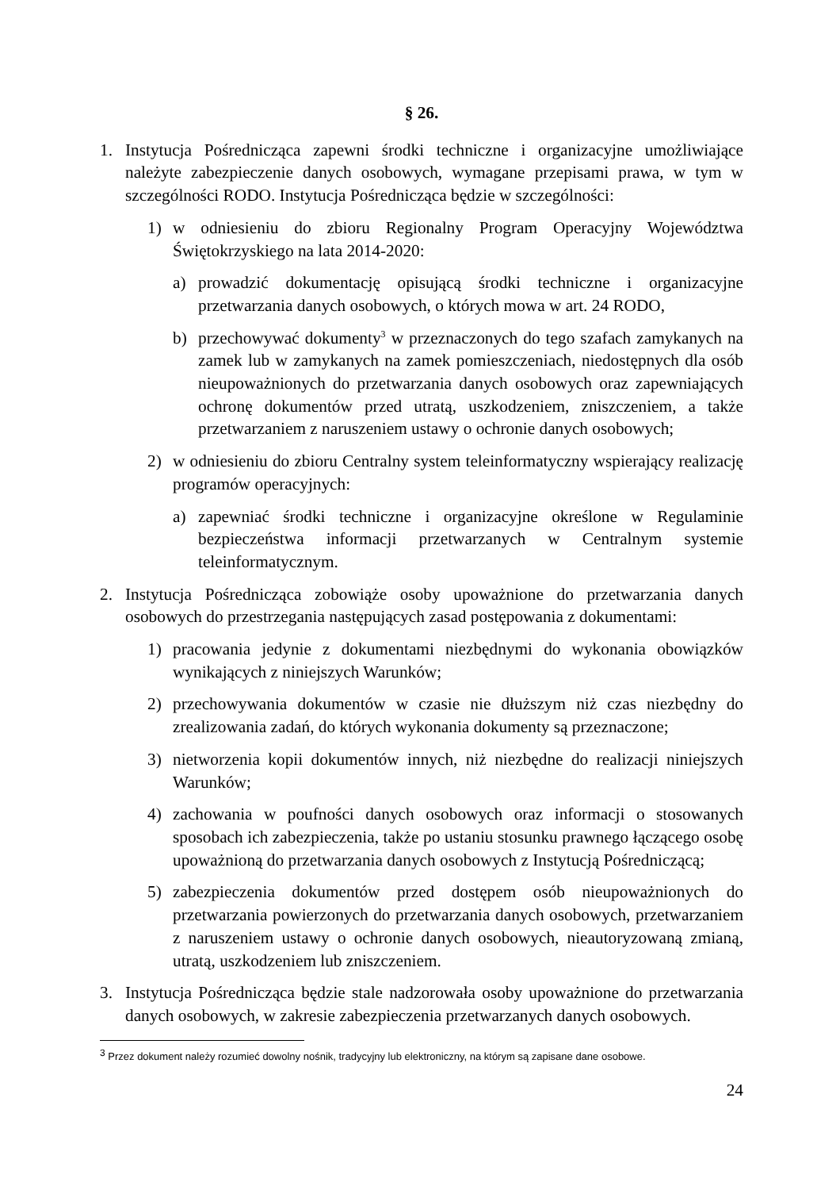§ 26.
1. Instytucja Pośrednicząca zapewni środki techniczne i organizacyjne umożliwiające należyte zabezpieczenie danych osobowych, wymagane przepisami prawa, w tym w szczególności RODO. Instytucja Pośrednicząca będzie w szczególności:
1) w odniesieniu do zbioru Regionalny Program Operacyjny Województwa Świętokrzyskiego na lata 2014-2020:
a) prowadzić dokumentację opisującą środki techniczne i organizacyjne przetwarzania danych osobowych, o których mowa w art. 24 RODO,
b) przechowywać dokumenty<sup>3</sup> w przeznaczonych do tego szafach zamykanych na zamek lub w zamykanych na zamek pomieszczeniach, niedostępnych dla osób nieupoważnionych do przetwarzania danych osobowych oraz zapewniających ochronę dokumentów przed utratą, uszkodzeniem, zniszczeniem, a także przetwarzaniem z naruszeniem ustawy o ochronie danych osobowych;
2) w odniesieniu do zbioru Centralny system teleinformatyczny wspierający realizację programów operacyjnych:
a) zapewniać środki techniczne i organizacyjne określone w Regulaminie bezpieczeństwa informacji przetwarzanych w Centralnym systemie teleinformatycznym.
2. Instytucja Pośrednicząca zobowiąże osoby upoważnione do przetwarzania danych osobowych do przestrzegania następujących zasad postępowania z dokumentami:
1) pracowania jedynie z dokumentami niezbędnymi do wykonania obowiązków wynikających z niniejszych Warunków;
2) przechowywania dokumentów w czasie nie dłuższym niż czas niezbędny do zrealizowania zadań, do których wykonania dokumenty są przeznaczone;
3) nietworzenia kopii dokumentów innych, niż niezbędne do realizacji niniejszych Warunków;
4) zachowania w poufności danych osobowych oraz informacji o stosowanych sposobach ich zabezpieczenia, także po ustaniu stosunku prawnego łączącego osobę upoważnioną do przetwarzania danych osobowych z Instytucją Pośredniczącą;
5) zabezpieczenia dokumentów przed dostępem osób nieupoważnionych do przetwarzania powierzonych do przetwarzania danych osobowych, przetwarzaniem z naruszeniem ustawy o ochronie danych osobowych, nieautoryzowaną zmianą, utratą, uszkodzeniem lub zniszczeniem.
3. Instytucja Pośrednicząca będzie stale nadzorowała osoby upoważnione do przetwarzania danych osobowych, w zakresie zabezpieczenia przetwarzanych danych osobowych.
<sup>3</sup> Przez dokument należy rozumieć dowolny nośnik, tradycyjny lub elektroniczny, na którym są zapisane dane osobowe.
24